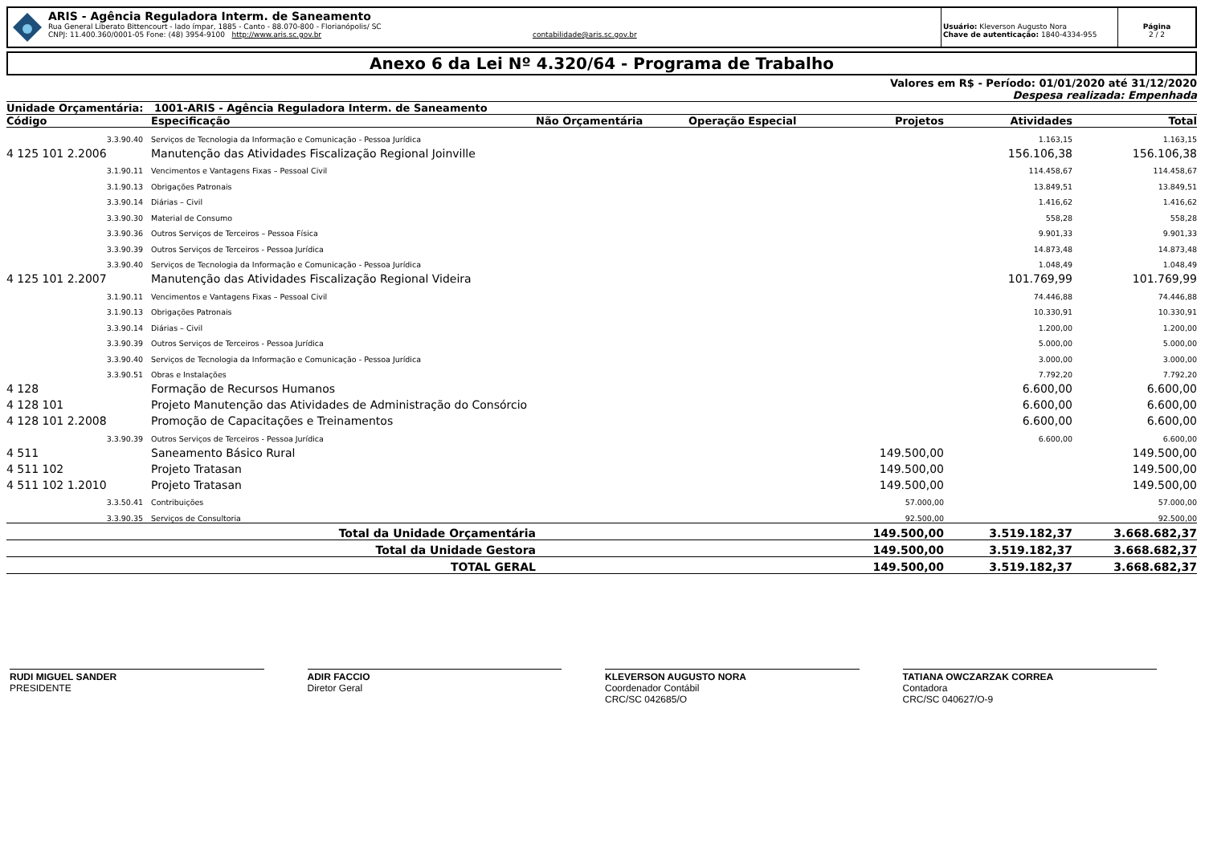ARIS - Agência Reguladora Interm. de Saneamento
Rua General Liberato Bittencourt - lado ímpar, 1885 - Canto - 88.070-800 - Florianópolis/ SC
CNPJ: 11.400.360/0001-05 Fone: (48) 3954-9100 http://www.aris.sc.gov.br contabilidade@aris.sc.gov.br
Usuário: Kleverson Augusto Nora
Chave de autenticação: 1840-4334-955
Página
2 / 2
Anexo 6 da Lei Nº 4.320/64 - Programa de Trabalho
Valores em R$ - Período: 01/01/2020 até 31/12/2020
Despesa realizada: Empenhada
| Unidade Orçamentária: 1001-ARIS - Agência Reguladora Interm. de Saneamento | | | | | | |
| --- | --- | --- | --- | --- | --- | --- |
| Código | Especificação | Não Orçamentária | Operação Especial | Projetos | Atividades | Total |
| 3.3.90.40 | Serviços de Tecnologia da Informação e Comunicação - Pessoa Jurídica | | | | 1.163,15 | 1.163,15 |
| 4 125 101 2.2006 | Manutenção das Atividades Fiscalização Regional Joinville | | | | 156.106,38 | 156.106,38 |
| 3.1.90.11 | Vencimentos e Vantagens Fixas – Pessoal Civil | | | | 114.458,67 | 114.458,67 |
| 3.1.90.13 | Obrigações Patronais | | | | 13.849,51 | 13.849,51 |
| 3.3.90.14 | Diárias – Civil | | | | 1.416,62 | 1.416,62 |
| 3.3.90.30 | Material de Consumo | | | | 558,28 | 558,28 |
| 3.3.90.36 | Outros Serviços de Terceiros – Pessoa Física | | | | 9.901,33 | 9.901,33 |
| 3.3.90.39 | Outros Serviços de Terceiros - Pessoa Jurídica | | | | 14.873,48 | 14.873,48 |
| 3.3.90.40 | Serviços de Tecnologia da Informação e Comunicação - Pessoa Jurídica | | | | 1.048,49 | 1.048,49 |
| 4 125 101 2.2007 | Manutenção das Atividades Fiscalização Regional Videira | | | | 101.769,99 | 101.769,99 |
| 3.1.90.11 | Vencimentos e Vantagens Fixas – Pessoal Civil | | | | 74.446,88 | 74.446,88 |
| 3.1.90.13 | Obrigações Patronais | | | | 10.330,91 | 10.330,91 |
| 3.3.90.14 | Diárias – Civil | | | | 1.200,00 | 1.200,00 |
| 3.3.90.39 | Outros Serviços de Terceiros - Pessoa Jurídica | | | | 5.000,00 | 5.000,00 |
| 3.3.90.40 | Serviços de Tecnologia da Informação e Comunicação - Pessoa Jurídica | | | | 3.000,00 | 3.000,00 |
| 3.3.90.51 | Obras e Instalações | | | | 7.792,20 | 7.792,20 |
| 4 128 | Formação de Recursos Humanos | | | | 6.600,00 | 6.600,00 |
| 4 128 101 | Projeto Manutenção das Atividades de Administração do Consórcio | | | | 6.600,00 | 6.600,00 |
| 4 128 101 2.2008 | Promoção de Capacitações e Treinamentos | | | | 6.600,00 | 6.600,00 |
| 3.3.90.39 | Outros Serviços de Terceiros - Pessoa Jurídica | | | | 6.600,00 | 6.600,00 |
| 4 511 | Saneamento Básico Rural | | | 149.500,00 | | 149.500,00 |
| 4 511 102 | Projeto Tratasan | | | 149.500,00 | | 149.500,00 |
| 4 511 102 1.2010 | Projeto Tratasan | | | 149.500,00 | | 149.500,00 |
| 3.3.50.41 | Contribuições | | | 57.000,00 | | 57.000,00 |
| 3.3.90.35 | Serviços de Consultoria | | | 92.500,00 | | 92.500,00 |
| Total da Unidade Orçamentária | | | | 149.500,00 | 3.519.182,37 | 3.668.682,37 |
| Total da Unidade Gestora | | | | 149.500,00 | 3.519.182,37 | 3.668.682,37 |
| TOTAL GERAL | | | | 149.500,00 | 3.519.182,37 | 3.668.682,37 |
RUDI MIGUEL SANDER
PRESIDENTE
ADIR FACCIO
Diretor Geral
KLEVERSON AUGUSTO NORA
Coordenador Contábil
CRC/SC 042685/O
TATIANA OWCZARZAK CORREA
Contadora
CRC/SC 040627/O-9